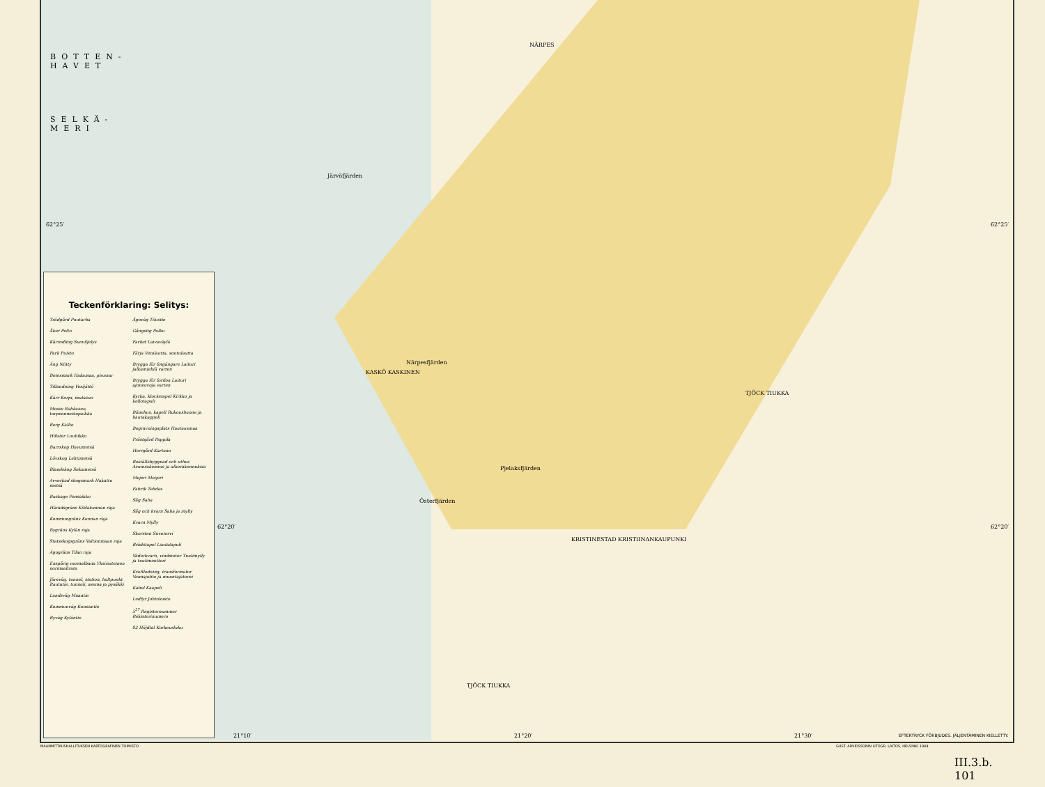BOTTEN-
HAVET
SELKÄ-
MERI
62°25′ 62°25′
62°20′ 62°20′
Järvöfjärden
Närpesfjärden
Pjelaksfjärden
Österfjärden
KASKÖ KASKINEN
NÄRPES
KRISTINESTAD KRISTIINANKAUPUNKI
TJÖCK TIUKKA
TJÖCK TIUKKA
Teckenförklaring: Selitys:
Trädgård Puutarha
Åker Pelto
Kärrodling Suoviljelys
Park Puisto
Äng Niitty
Betesmark Hakamaa, piennar
Tillandning Vesijättö
Kärr Korpi, mutasuo
Mosse Rahkasuo, turpeennostopaikka
Berg Kallio
Hölster Louhikko
Barrskog Havumetsä
Lövskog Lehtimetsä
Blandskog Sekametsä
Avverkad skogsmark Hakattu metsä
Buskage Pensaikko
Häradsgräns Kihlakunnan raja
Kommungräns Kunnan raja
Bygräns Kylän raja
Statsskogsgräns Valtionmaan raja
Ägogräns Tilan raja
Enspårig normalbana Yksiraiteinen normaalirata
Järnväg, tunnel, station, haltpunkt Rautatie, tunneli, asema ja pysäkki
Landsväg Maantie
Kommunväg Kunnantie
Byväg Kyläntie
Ägoväg Tilustie
Gångstig Polku
Farled Laivaväylä
Färja Vetolautta, soutulautta
Brygga för fotgängare Laituri jalkamiehiä varten
Brygga för fordon Laituri ajoneuvoja varten
Kyrka, klockstapel Kirkko ja kellotapuli
Bönehus, kapell Rukoushuone ja hautakappeli
Begravningsplats Hautausmaa
Prästgård Pappila
Herrgård Kartano
Boställsbyggnad och uthus Asuinrakennus ja ulkorakennuksia
Mejeri Meijeri
Fabrik Tehdas
Såg Saha
Såg och kvarn Saha ja mylly
Kvarn Mylly
Skorsten Savutorvi
Brädstapel Lautatapuli
Väderkvarn, vindmotor Tuulimylly ja tuulimoottori
Kraftledning, transformator Voimajohto ja muuntajatorni
Kabel Kaapeli
Ledfyr Johtoloisto
5<sup>27</sup> Registernummer Rekisterinumero
82 Höjdtal Korkeusluku
21°10′ 21°20′ 21°30′
EFTERTRYCK FÖRBJUDES. JÄLJENTÄMINEN KIELLETTY.
MAANMITTAUSHALLITUKSEN KARTOGRAFINEN TOIMISTO
GUST. ARVIDSSONIN LITOGR. LAITOS, HELSINKI 1944
III.3.b.
101